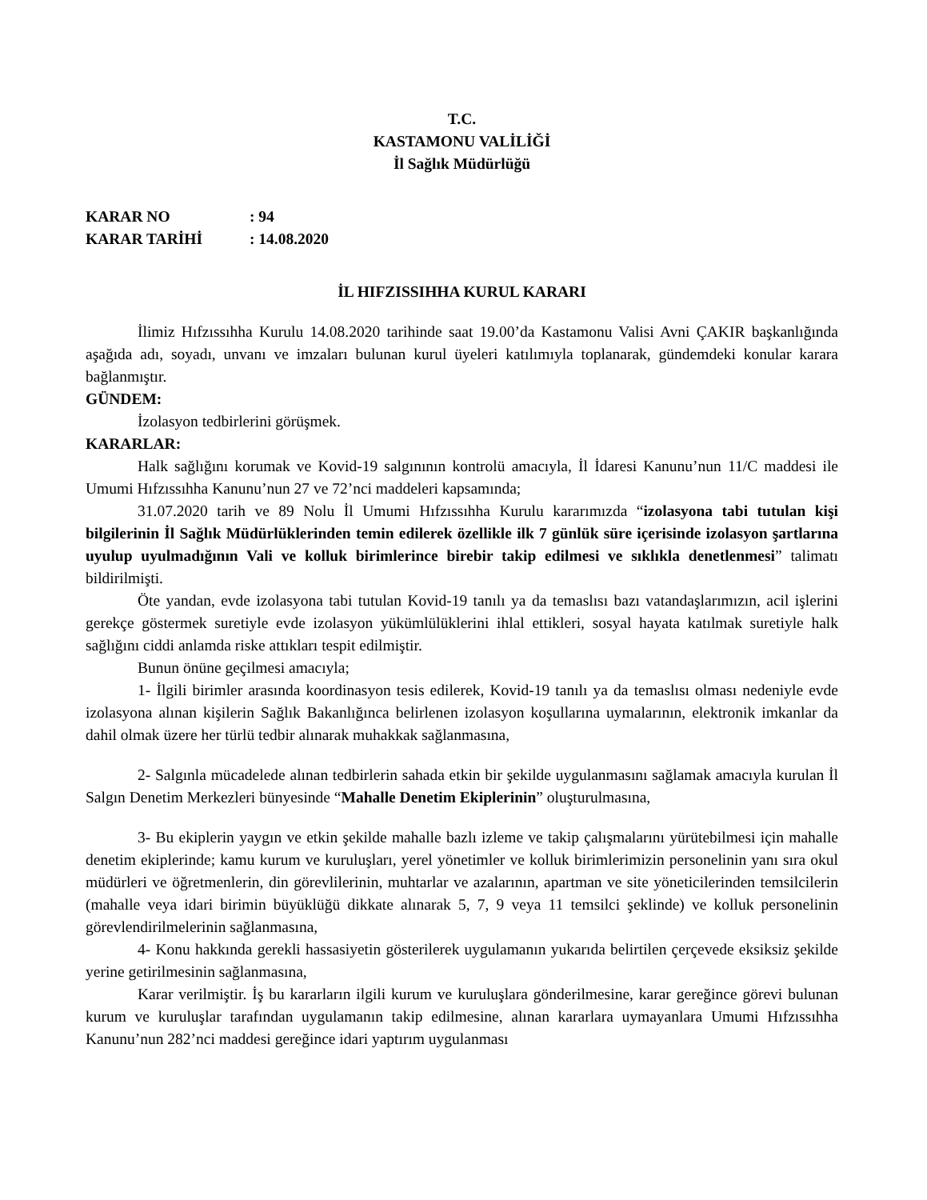T.C.
KASTAMONU VALİLİĞİ
İl Sağlık Müdürlüğü
KARAR NO: 94
KARAR TARİHİ: 14.08.2020
İL HIFZISSIHHA KURUL KARARI
İlimiz Hıfzıssıhha Kurulu 14.08.2020 tarihinde saat 19.00’da Kastamonu Valisi Avni ÇAKIR başkanlığında aşağıda adı, soyadı, unvanı ve imzaları bulunan kurul üyeleri katılımıyla toplanarak, gündemdeki konular karara bağlanmıştır.
GÜNDEM:
İzolasyon tedbirlerini görüşmek.
KARARLAR:
Halk sağlığını korumak ve Kovid-19 salgınının kontrolü amacıyla, İl İdaresi Kanunu’nun 11/C maddesi ile Umumi Hıfzıssıhha Kanunu’nun 27 ve 72’nci maddeleri kapsamında;
31.07.2020 tarih ve 89 Nolu İl Umumi Hıfzıssıhha Kurulu kararımızda “izolasyona tabi tutulan kişi bilgilerinin İl Sağlık Müdürlüklerinden temin edilerek özellikle ilk 7 günlük süre içerisinde izolasyon şartlarına uyulup uyulmadığının Vali ve kolluk birimlerince birebir takip edilmesi ve sıklıkla denetlenmesi” talimatı bildirilmişti.
Öte yandan, evde izolasyona tabi tutulan Kovid-19 tanılı ya da temaslısı bazı vatandaşlarımızın, acil işlerini gerekçe göstermek suretiyle evde izolasyon yükümlülüklerini ihlal ettikleri, sosyal hayata katılmak suretiyle halk sağlığını ciddi anlamda riske attıkları tespit edilmiştir.
Bunun önüne geçilmesi amacıyla;
1- İlgili birimler arasında koordinasyon tesis edilerek, Kovid-19 tanılı ya da temaslısı olması nedeniyle evde izolasyona alınan kişilerin Sağlık Bakanlığınca belirlenen izolasyon koşullarına uymalarının, elektronik imkanlar da dahil olmak üzere her türlü tedbir alınarak muhakkak sağlanmasına,
2- Salgınla mücadelede alınan tedbirlerin sahada etkin bir şekilde uygulanmasını sağlamak amacıyla kurulan İl Salgın Denetim Merkezleri bünyesinde “Mahalle Denetim Ekiplerinin” oluşturulmasına,
3- Bu ekiplerin yaygın ve etkin şekilde mahalle bazlı izleme ve takip çalışmalarını yürütebilmesi için mahalle denetim ekiplerinde; kamu kurum ve kuruluşları, yerel yönetimler ve kolluk birimlerimizin personelinin yanı sıra okul müdürleri ve öğretmenlerin, din görevlilerinin, muhtarlar ve azalarının, apartman ve site yöneticilerinden temsilcilerin (mahalle veya idari birimin büyüklüğü dikkate alınarak 5, 7, 9 veya 11 temsilci şeklinde) ve kolluk personelinin görevlendirilmelerinin sağlanmasına,
4- Konu hakkında gerekli hassasiyetin gösterilerek uygulamanın yukarıda belirtilen çerçevede eksiksiz şekilde yerine getirilmesinin sağlanmasına,
Karar verilmiştir. İş bu kararların ilgili kurum ve kuruluşlara gönderilmesine, karar gereğince görevi bulunan kurum ve kuruluşlar tarafından uygulamanın takip edilmesine, alınan kararlara uymayanlara Umumi Hıfzıssıhha Kanunu’nun 282’nci maddesi gereğince idari yaptırım uygulanması